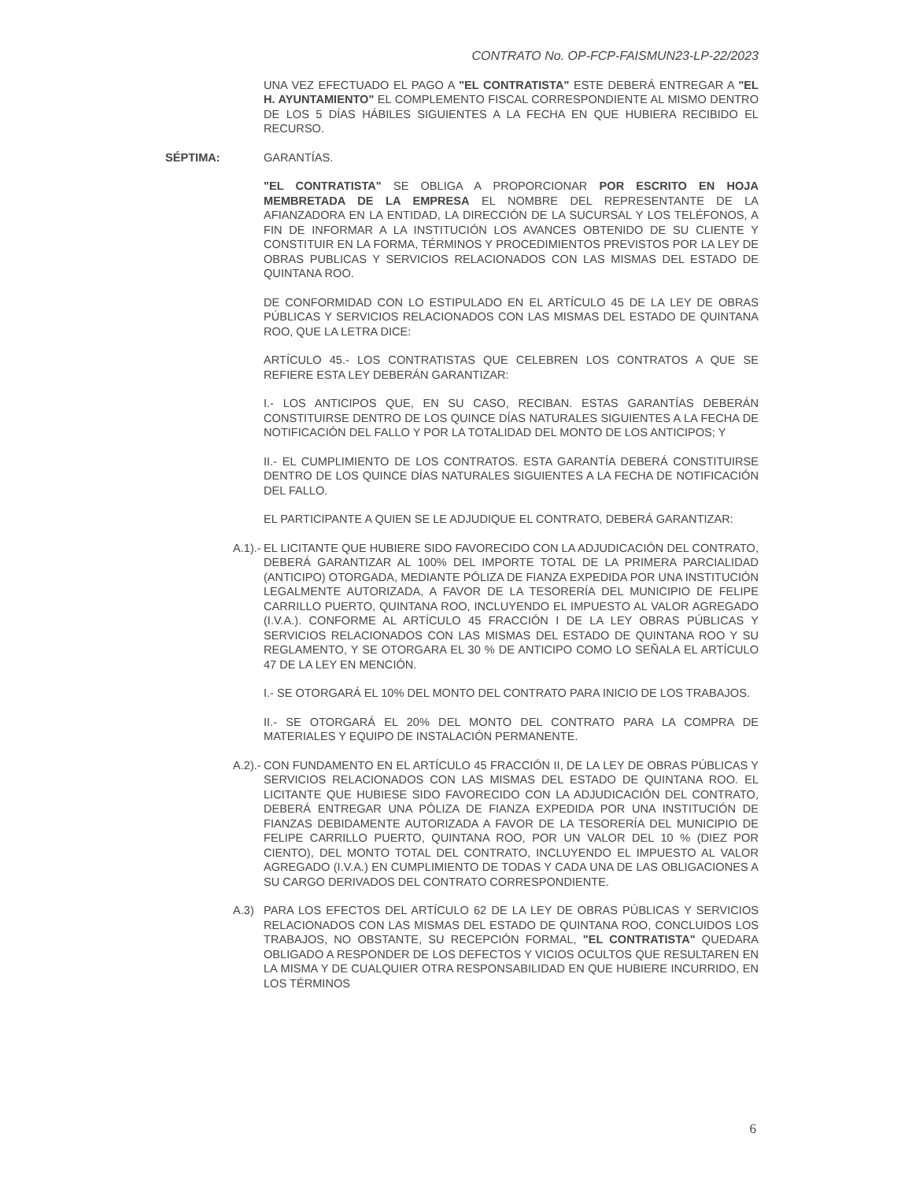CONTRATO No. OP-FCP-FAISMUN23-LP-22/2023
UNA VEZ EFECTUADO EL PAGO A "EL CONTRATISTA" ESTE DEBERÁ ENTREGAR A "EL H. AYUNTAMIENTO" EL COMPLEMENTO FISCAL CORRESPONDIENTE AL MISMO DENTRO DE LOS 5 DÍAS HÁBILES SIGUIENTES A LA FECHA EN QUE HUBIERA RECIBIDO EL RECURSO.
SÉPTIMA: GARANTÍAS.
"EL CONTRATISTA" SE OBLIGA A PROPORCIONAR POR ESCRITO EN HOJA MEMBRETADA DE LA EMPRESA EL NOMBRE DEL REPRESENTANTE DE LA AFIANZADORA EN LA ENTIDAD, LA DIRECCIÓN DE LA SUCURSAL Y LOS TELÉFONOS, A FIN DE INFORMAR A LA INSTITUCIÓN LOS AVANCES OBTENIDO DE SU CLIENTE Y CONSTITUIR EN LA FORMA, TÉRMINOS Y PROCEDIMIENTOS PREVISTOS POR LA LEY DE OBRAS PUBLICAS Y SERVICIOS RELACIONADOS CON LAS MISMAS DEL ESTADO DE QUINTANA ROO.
DE CONFORMIDAD CON LO ESTIPULADO EN EL ARTÍCULO 45 DE LA LEY DE OBRAS PÚBLICAS Y SERVICIOS RELACIONADOS CON LAS MISMAS DEL ESTADO DE QUINTANA ROO, QUE LA LETRA DICE:
ARTÍCULO 45.- LOS CONTRATISTAS QUE CELEBREN LOS CONTRATOS A QUE SE REFIERE ESTA LEY DEBERÁN GARANTIZAR:
I.- LOS ANTICIPOS QUE, EN SU CASO, RECIBAN. ESTAS GARANTÍAS DEBERÁN CONSTITUIRSE DENTRO DE LOS QUINCE DÍAS NATURALES SIGUIENTES A LA FECHA DE NOTIFICACIÓN DEL FALLO Y POR LA TOTALIDAD DEL MONTO DE LOS ANTICIPOS; Y
II.- EL CUMPLIMIENTO DE LOS CONTRATOS. ESTA GARANTÍA DEBERÁ CONSTITUIRSE DENTRO DE LOS QUINCE DÍAS NATURALES SIGUIENTES A LA FECHA DE NOTIFICACIÓN DEL FALLO.
EL PARTICIPANTE A QUIEN SE LE ADJUDIQUE EL CONTRATO, DEBERÁ GARANTIZAR:
A.1).- EL LICITANTE QUE HUBIERE SIDO FAVORECIDO CON LA ADJUDICACIÓN DEL CONTRATO, DEBERÁ GARANTIZAR AL 100% DEL IMPORTE TOTAL DE LA PRIMERA PARCIALIDAD (ANTICIPO) OTORGADA, MEDIANTE PÓLIZA DE FIANZA EXPEDIDA POR UNA INSTITUCIÓN LEGALMENTE AUTORIZADA, A FAVOR DE LA TESORERÍA DEL MUNICIPIO DE FELIPE CARRILLO PUERTO, QUINTANA ROO, INCLUYENDO EL IMPUESTO AL VALOR AGREGADO (I.V.A.). CONFORME AL ARTÍCULO 45 FRACCIÓN I DE LA LEY OBRAS PÚBLICAS Y SERVICIOS RELACIONADOS CON LAS MISMAS DEL ESTADO DE QUINTANA ROO Y SU REGLAMENTO, Y SE OTORGARA EL 30 % DE ANTICIPO COMO LO SEÑALA EL ARTÍCULO 47 DE LA LEY EN MENCIÓN.
I.- SE OTORGARÁ EL 10% DEL MONTO DEL CONTRATO PARA INICIO DE LOS TRABAJOS.
II.- SE OTORGARÁ EL 20% DEL MONTO DEL CONTRATO PARA LA COMPRA DE MATERIALES Y EQUIPO DE INSTALACIÓN PERMANENTE.
A.2).- CON FUNDAMENTO EN EL ARTÍCULO 45 FRACCIÓN II, DE LA LEY DE OBRAS PÚBLICAS Y SERVICIOS RELACIONADOS CON LAS MISMAS DEL ESTADO DE QUINTANA ROO. EL LICITANTE QUE HUBIESE SIDO FAVORECIDO CON LA ADJUDICACIÓN DEL CONTRATO, DEBERÁ ENTREGAR UNA PÓLIZA DE FIANZA EXPEDIDA POR UNA INSTITUCIÓN DE FIANZAS DEBIDAMENTE AUTORIZADA A FAVOR DE LA TESORERÍA DEL MUNICIPIO DE FELIPE CARRILLO PUERTO, QUINTANA ROO, POR UN VALOR DEL 10 % (DIEZ POR CIENTO), DEL MONTO TOTAL DEL CONTRATO, INCLUYENDO EL IMPUESTO AL VALOR AGREGADO (I.V.A.) EN CUMPLIMIENTO DE TODAS Y CADA UNA DE LAS OBLIGACIONES A SU CARGO DERIVADOS DEL CONTRATO CORRESPONDIENTE.
A.3) PARA LOS EFECTOS DEL ARTÍCULO 62 DE LA LEY DE OBRAS PÚBLICAS Y SERVICIOS RELACIONADOS CON LAS MISMAS DEL ESTADO DE QUINTANA ROO, CONCLUIDOS LOS TRABAJOS, NO OBSTANTE, SU RECEPCIÓN FORMAL, "EL CONTRATISTA" QUEDARA OBLIGADO A RESPONDER DE LOS DEFECTOS Y VICIOS OCULTOS QUE RESULTAREN EN LA MISMA Y DE CUALQUIER OTRA RESPONSABILIDAD EN QUE HUBIERE INCURRIDO, EN LOS TÉRMINOS
6